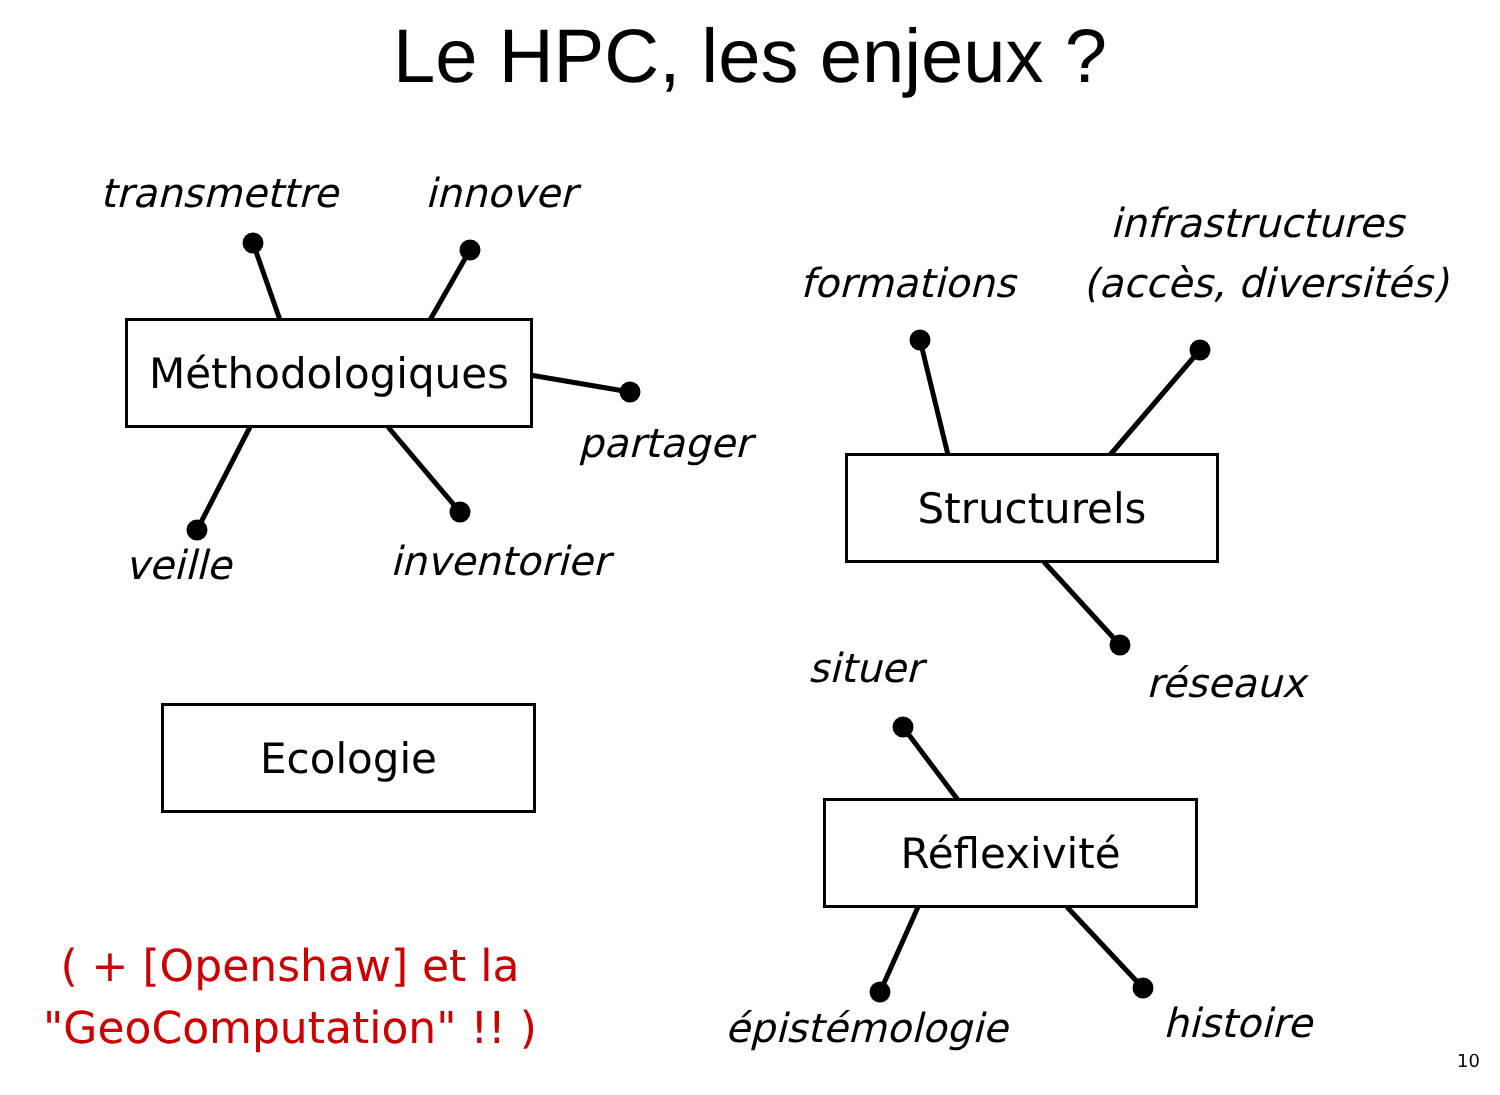Le HPC, les enjeux ?
transmettre innover
Méthodologiques
partager
veille inventorier
infrastructures
formations (accès, diversités)
Structurels
situer réseaux
Ecologie
Réflexivité
( + [Openshaw] et la "GeoComputation" !! )
épistémologie histoire
10